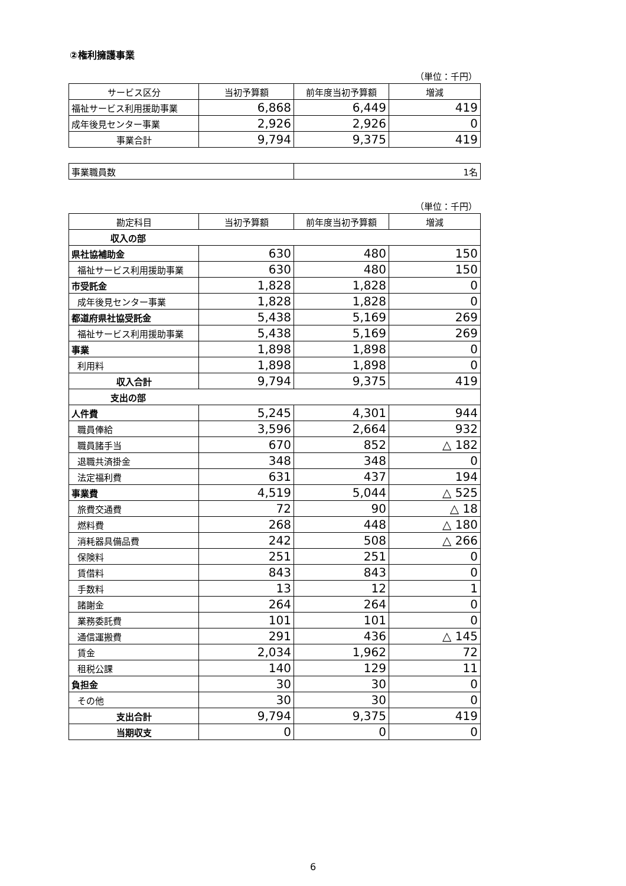②権利擁護事業
（単位：千円）
| サービス区分 | 当初予算額 | 前年度当初予算額 | 増減 |
| --- | --- | --- | --- |
| 福祉サービス利用援助事業 | 6,868 | 6,449 | 419 |
| 成年後見センター事業 | 2,926 | 2,926 | 0 |
| 事業合計 | 9,794 | 9,375 | 419 |
| 事業職員数 | 1名 |
（単位：千円）
| 勘定科目 | 当初予算額 | 前年度当初予算額 | 増減 |
| --- | --- | --- | --- |
| 収入の部 | | | |
| 県社協補助金 | 630 | 480 | 150 |
| 福祉サービス利用援助事業 | 630 | 480 | 150 |
| 市受託金 | 1,828 | 1,828 | 0 |
| 成年後見センター事業 | 1,828 | 1,828 | 0 |
| 都道府県社協受託金 | 5,438 | 5,169 | 269 |
| 福祉サービス利用援助事業 | 5,438 | 5,169 | 269 |
| 事業 | 1,898 | 1,898 | 0 |
| 利用料 | 1,898 | 1,898 | 0 |
| 収入合計 | 9,794 | 9,375 | 419 |
| 支出の部 | | | |
| 人件費 | 5,245 | 4,301 | 944 |
| 職員俸給 | 3,596 | 2,664 | 932 |
| 職員諸手当 | 670 | 852 | △ 182 |
| 退職共済掛金 | 348 | 348 | 0 |
| 法定福利費 | 631 | 437 | 194 |
| 事業費 | 4,519 | 5,044 | △ 525 |
| 旅費交通費 | 72 | 90 | △ 18 |
| 燃料費 | 268 | 448 | △ 180 |
| 消耗器具備品費 | 242 | 508 | △ 266 |
| 保険料 | 251 | 251 | 0 |
| 賃借料 | 843 | 843 | 0 |
| 手数料 | 13 | 12 | 1 |
| 諸謝金 | 264 | 264 | 0 |
| 業務委託費 | 101 | 101 | 0 |
| 通信運搬費 | 291 | 436 | △ 145 |
| 賃金 | 2,034 | 1,962 | 72 |
| 租税公課 | 140 | 129 | 11 |
| 負担金 | 30 | 30 | 0 |
| その他 | 30 | 30 | 0 |
| 支出合計 | 9,794 | 9,375 | 419 |
| 当期収支 | 0 | 0 | 0 |
6